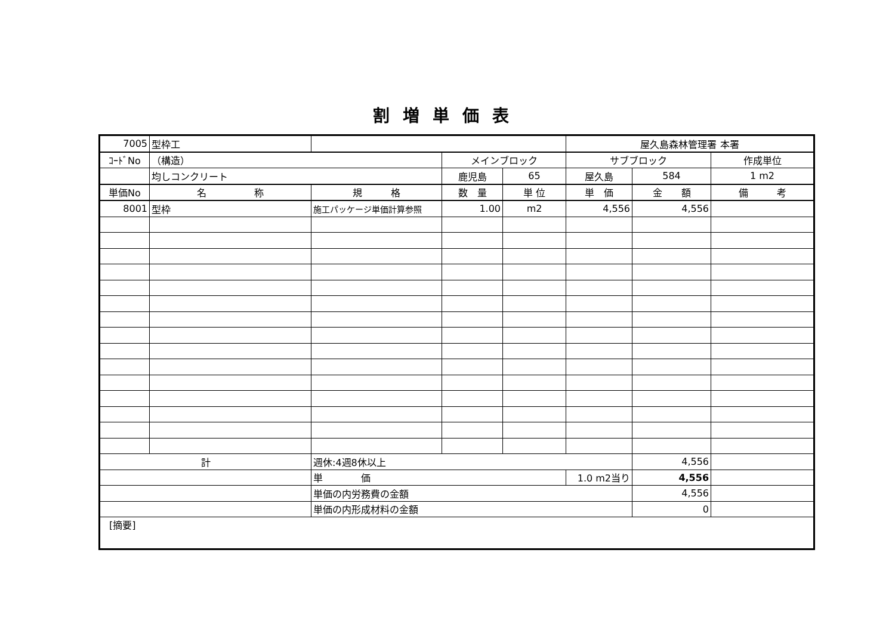割増単価表
| 7005 | 型枠工 | | | | 屋久島森林管理署 本署 | | |
| ｺｰﾄﾞNo | （構造） | | メインブロック | | サブブロック | | 作成単位 |
| | 均しコンクリート | | 鹿児島 | 65 | 屋久島 | 584 | 1 m2 |
| 単価No | 名 称 | 規 格 | 数 量 | 単 位 | 単 価 | 金 額 | 備 考 |
| 8001 | 型枠 | 施工パッケージ単価計算参照 | 1.00 | m2 | 4,556 | 4,556 | |
| 計 | | 週休:4週8休以上 | | | | 4,556 | |
| | | 単 価 | | | 1.0 m2当り | 4,556 | |
| | | 単価の内労務費の金額 | | | | 4,556 | |
| | | 単価の内形成材料の金額 | | | | 0 | |
| [摘要] | | | | | | | |